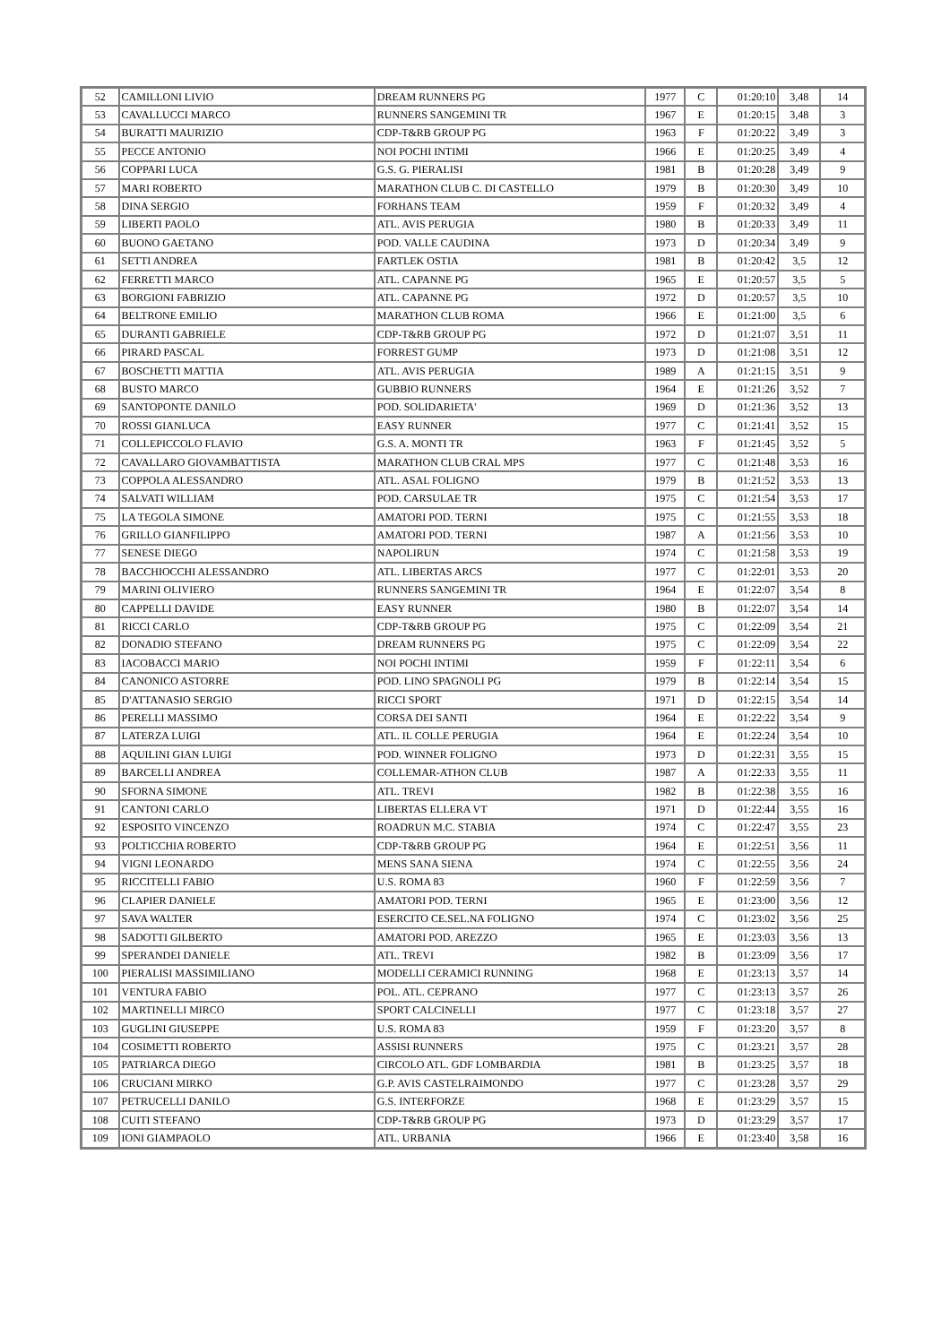| 52 | CAMILLONI LIVIO | DREAM RUNNERS PG | 1977 | C | 01:20:10 | 3,48 | 14 |
| 53 | CAVALLUCCI MARCO | RUNNERS SANGEMINI TR | 1967 | E | 01:20:15 | 3,48 | 3 |
| 54 | BURATTI MAURIZIO | CDP-T&RB GROUP PG | 1963 | F | 01:20:22 | 3,49 | 3 |
| 55 | PECCE ANTONIO | NOI POCHI INTIMI | 1966 | E | 01:20:25 | 3,49 | 4 |
| 56 | COPPARI LUCA | G.S. G. PIERALISI | 1981 | B | 01:20:28 | 3,49 | 9 |
| 57 | MARI ROBERTO | MARATHON CLUB C. DI CASTELLO | 1979 | B | 01:20:30 | 3,49 | 10 |
| 58 | DINA SERGIO | FORHANS TEAM | 1959 | F | 01:20:32 | 3,49 | 4 |
| 59 | LIBERTI PAOLO | ATL. AVIS PERUGIA | 1980 | B | 01:20:33 | 3,49 | 11 |
| 60 | BUONO GAETANO | POD. VALLE CAUDINA | 1973 | D | 01:20:34 | 3,49 | 9 |
| 61 | SETTI ANDREA | FARTLEK OSTIA | 1981 | B | 01:20:42 | 3,5 | 12 |
| 62 | FERRETTI MARCO | ATL. CAPANNE PG | 1965 | E | 01:20:57 | 3,5 | 5 |
| 63 | BORGIONI FABRIZIO | ATL. CAPANNE PG | 1972 | D | 01:20:57 | 3,5 | 10 |
| 64 | BELTRONE EMILIO | MARATHON CLUB ROMA | 1966 | E | 01:21:00 | 3,5 | 6 |
| 65 | DURANTI GABRIELE | CDP-T&RB GROUP PG | 1972 | D | 01:21:07 | 3,51 | 11 |
| 66 | PIRARD PASCAL | FORREST GUMP | 1973 | D | 01:21:08 | 3,51 | 12 |
| 67 | BOSCHETTI MATTIA | ATL. AVIS PERUGIA | 1989 | A | 01:21:15 | 3,51 | 9 |
| 68 | BUSTO MARCO | GUBBIO RUNNERS | 1964 | E | 01:21:26 | 3,52 | 7 |
| 69 | SANTOPONTE DANILO | POD. SOLIDARIETA' | 1969 | D | 01:21:36 | 3,52 | 13 |
| 70 | ROSSI GIANLUCA | EASY RUNNER | 1977 | C | 01:21:41 | 3,52 | 15 |
| 71 | COLLEPICCOLO FLAVIO | G.S. A. MONTI TR | 1963 | F | 01:21:45 | 3,52 | 5 |
| 72 | CAVALLARO GIOVAMBATTISTA | MARATHON CLUB CRAL MPS | 1977 | C | 01:21:48 | 3,53 | 16 |
| 73 | COPPOLA ALESSANDRO | ATL. ASAL FOLIGNO | 1979 | B | 01:21:52 | 3,53 | 13 |
| 74 | SALVATI WILLIAM | POD. CARSULAE TR | 1975 | C | 01:21:54 | 3,53 | 17 |
| 75 | LA TEGOLA SIMONE | AMATORI POD. TERNI | 1975 | C | 01:21:55 | 3,53 | 18 |
| 76 | GRILLO GIANFILIPPO | AMATORI POD. TERNI | 1987 | A | 01:21:56 | 3,53 | 10 |
| 77 | SENESE DIEGO | NAPOLIRUN | 1974 | C | 01:21:58 | 3,53 | 19 |
| 78 | BACCHIOCCHI ALESSANDRO | ATL. LIBERTAS ARCS | 1977 | C | 01:22:01 | 3,53 | 20 |
| 79 | MARINI OLIVIERO | RUNNERS SANGEMINI TR | 1964 | E | 01:22:07 | 3,54 | 8 |
| 80 | CAPPELLI DAVIDE | EASY RUNNER | 1980 | B | 01:22:07 | 3,54 | 14 |
| 81 | RICCI CARLO | CDP-T&RB GROUP PG | 1975 | C | 01:22:09 | 3,54 | 21 |
| 82 | DONADIO STEFANO | DREAM RUNNERS PG | 1975 | C | 01:22:09 | 3,54 | 22 |
| 83 | IACOBACCI MARIO | NOI POCHI INTIMI | 1959 | F | 01:22:11 | 3,54 | 6 |
| 84 | CANONICO ASTORRE | POD. LINO SPAGNOLI PG | 1979 | B | 01:22:14 | 3,54 | 15 |
| 85 | D'ATTANASIO SERGIO | RICCI SPORT | 1971 | D | 01:22:15 | 3,54 | 14 |
| 86 | PERELLI MASSIMO | CORSA DEI SANTI | 1964 | E | 01:22:22 | 3,54 | 9 |
| 87 | LATERZA LUIGI | ATL. IL COLLE PERUGIA | 1964 | E | 01:22:24 | 3,54 | 10 |
| 88 | AQUILINI GIAN LUIGI | POD. WINNER FOLIGNO | 1973 | D | 01:22:31 | 3,55 | 15 |
| 89 | BARCELLI ANDREA | COLLEMAR-ATHON CLUB | 1987 | A | 01:22:33 | 3,55 | 11 |
| 90 | SFORNA SIMONE | ATL. TREVI | 1982 | B | 01:22:38 | 3,55 | 16 |
| 91 | CANTONI CARLO | LIBERTAS ELLERA VT | 1971 | D | 01:22:44 | 3,55 | 16 |
| 92 | ESPOSITO VINCENZO | ROADRUN M.C. STABIA | 1974 | C | 01:22:47 | 3,55 | 23 |
| 93 | POLTICCHIA ROBERTO | CDP-T&RB GROUP PG | 1964 | E | 01:22:51 | 3,56 | 11 |
| 94 | VIGNI LEONARDO | MENS SANA SIENA | 1974 | C | 01:22:55 | 3,56 | 24 |
| 95 | RICCITELLI FABIO | U.S. ROMA 83 | 1960 | F | 01:22:59 | 3,56 | 7 |
| 96 | CLAPIER DANIELE | AMATORI POD. TERNI | 1965 | E | 01:23:00 | 3,56 | 12 |
| 97 | SAVA WALTER | ESERCITO CE.SEL.NA FOLIGNO | 1974 | C | 01:23:02 | 3,56 | 25 |
| 98 | SADOTTI GILBERTO | AMATORI POD. AREZZO | 1965 | E | 01:23:03 | 3,56 | 13 |
| 99 | SPERANDEI DANIELE | ATL. TREVI | 1982 | B | 01:23:09 | 3,56 | 17 |
| 100 | PIERALISI MASSIMILIANO | MODELLI CERAMICI RUNNING | 1968 | E | 01:23:13 | 3,57 | 14 |
| 101 | VENTURA FABIO | POL. ATL. CEPRANO | 1977 | C | 01:23:13 | 3,57 | 26 |
| 102 | MARTINELLI MIRCO | SPORT CALCINELLI | 1977 | C | 01:23:18 | 3,57 | 27 |
| 103 | GUGLINI GIUSEPPE | U.S. ROMA 83 | 1959 | F | 01:23:20 | 3,57 | 8 |
| 104 | COSIMETTI ROBERTO | ASSISI RUNNERS | 1975 | C | 01:23:21 | 3,57 | 28 |
| 105 | PATRIARCA DIEGO | CIRCOLO ATL. GDF LOMBARDIA | 1981 | B | 01:23:25 | 3,57 | 18 |
| 106 | CRUCIANI MIRKO | G.P. AVIS CASTELRAIMONDO | 1977 | C | 01:23:28 | 3,57 | 29 |
| 107 | PETRUCELLI DANILO | G.S. INTERFORZE | 1968 | E | 01:23:29 | 3,57 | 15 |
| 108 | CUITI STEFANO | CDP-T&RB GROUP PG | 1973 | D | 01:23:29 | 3,57 | 17 |
| 109 | IONI GIAMPAOLO | ATL. URBANIA | 1966 | E | 01:23:40 | 3,58 | 16 |